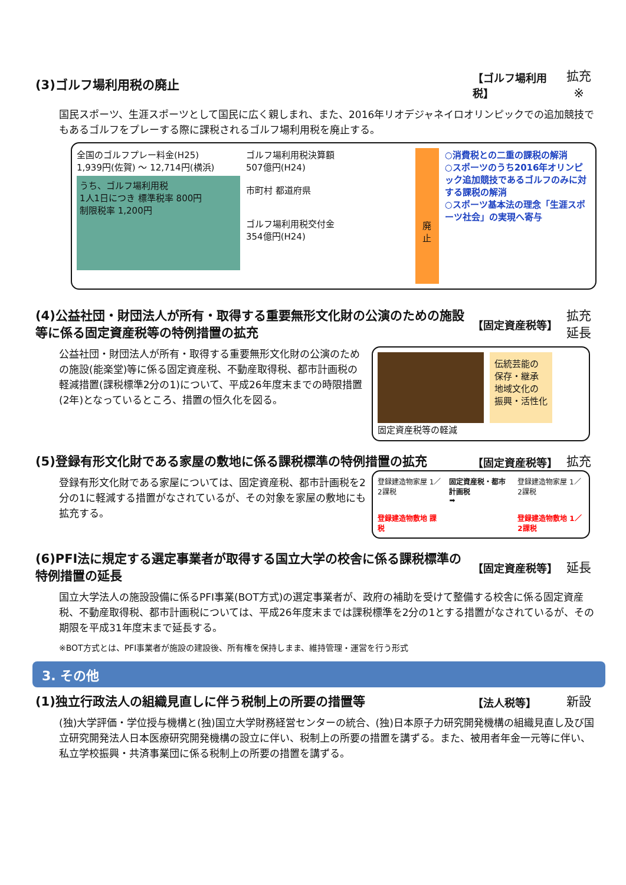(3)ゴルフ場利用税の廃止
【ゴルフ場利用税】
拡充
※
国民スポーツ、生涯スポーツとして国民に広く親しまれ、また、2016年リオデジャネイロオリンピックでの追加競技でもあるゴルフをプレーする際に課税されるゴルフ場利用税を廃止する。
全国のゴルフプレー料金(H25)
1,939円(佐賀) ～ 12,714円(横浜)
うち、ゴルフ場利用税
1人1日につき 標準税率 800円
制限税率 1,200円
ゴルフ場利用税決算額
507億円(H24)
市町村 都道府県
ゴルフ場利用税交付金
354億円(H24)
廃
止
○消費税との二重の課税の解消
○スポーツのうち2016年オリンピック追加競技であるゴルフのみに対する課税の解消
○スポーツ基本法の理念「生涯スポーツ社会」の実現へ寄与
(4)公益社団・財団法人が所有・取得する重要無形文化財の公演のための施設等に係る固定資産税等の特例措置の拡充
【固定資産税等】
拡充
延長
公益社団・財団法人が所有・取得する重要無形文化財の公演のための施設(能楽堂)等に係る固定資産税、不動産取得税、都市計画税の軽減措置(課税標準2分の1)について、平成26年度末までの時限措置(2年)となっているところ、措置の恒久化を図る。
伝統芸能の
保存・継承
地域文化の
振興・活性化
固定資産税等の軽減
(5)登録有形文化財である家屋の敷地に係る課税標準の特例措置の拡充
【固定資産税等】
拡充
登録有形文化財である家屋については、固定資産税、都市計画税を2分の1に軽減する措置がなされているが、その対象を家屋の敷地にも拡充する。
登録建造物家屋 1／2課税
登録建造物敷地 課税
固定資産税・都市計画税
➡
登録建造物家屋 1／2課税
登録建造物敷地 1／2課税
(6)PFI法に規定する選定事業者が取得する国立大学の校舎に係る課税標準の特例措置の延長
【固定資産税等】
延長
国立大学法人の施設設備に係るPFI事業(BOT方式)の選定事業者が、政府の補助を受けて整備する校舎に係る固定資産税、不動産取得税、都市計画税については、平成26年度末までは課税標準を2分の1とする措置がなされているが、その期限を平成31年度末まで延長する。
※BOT方式とは、PFI事業者が施設の建設後、所有権を保持しまま、維持管理・運営を行う形式
3. その他
(1)独立行政法人の組織見直しに伴う税制上の所要の措置等
【法人税等】
新設
(独)大学評価・学位授与機構と(独)国立大学財務経営センターの統合、(独)日本原子力研究開発機構の組織見直し及び国立研究開発法人日本医療研究開発機構の設立に伴い、税制上の所要の措置を講ずる。また、被用者年金一元等に伴い、私立学校振興・共済事業団に係る税制上の所要の措置を講ずる。